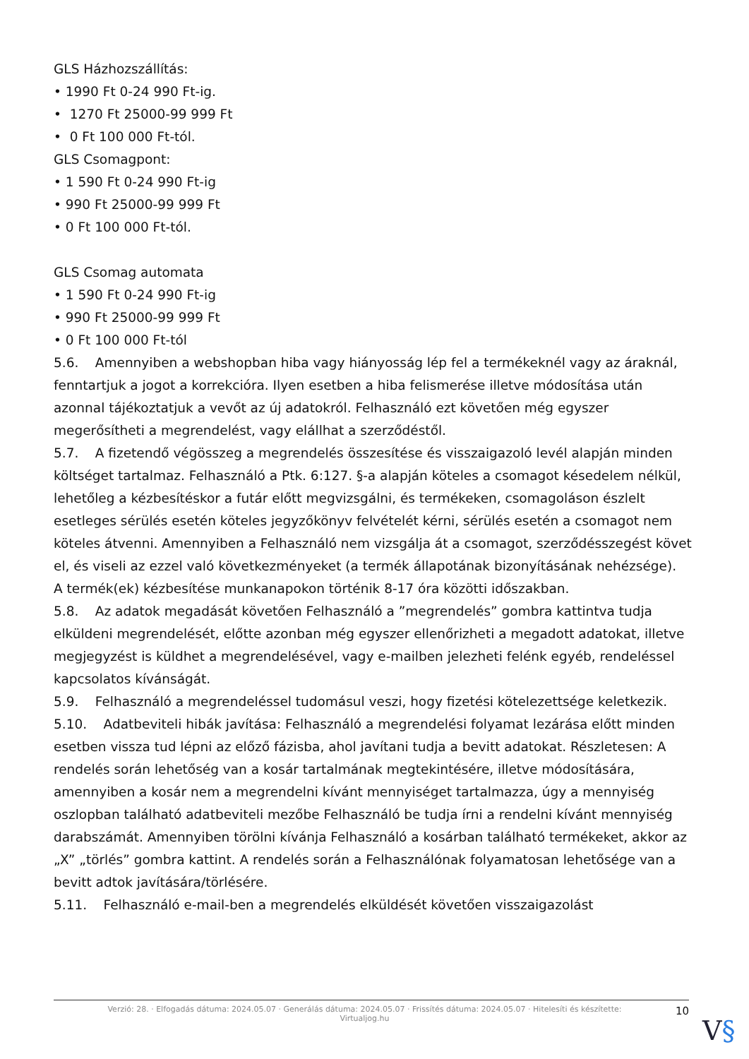GLS Házhozszállítás:
• 1990 Ft 0-24 990 Ft-ig.
• 1270 Ft 25000-99 999 Ft
• 0 Ft 100 000 Ft-tól.
GLS Csomagpont:
• 1 590 Ft 0-24 990 Ft-ig
• 990 Ft 25000-99 999 Ft
• 0 Ft 100 000 Ft-tól.
GLS Csomag automata
• 1 590 Ft 0-24 990 Ft-ig
• 990 Ft 25000-99 999 Ft
• 0 Ft 100 000 Ft-tól
5.6. Amennyiben a webshopban hiba vagy hiányosság lép fel a termékeknél vagy az áraknál, fenntartjuk a jogot a korrekcióra. Ilyen esetben a hiba felismerése illetve módosítása után azonnal tájékoztatjuk a vevőt az új adatokról. Felhasználó ezt követően még egyszer megerősítheti a megrendelést, vagy elállhat a szerződéstől.
5.7. A fizetendő végösszeg a megrendelés összesítése és visszaigazoló levél alapján minden költséget tartalmaz. Felhasználó a Ptk. 6:127. §-a alapján köteles a csomagot késedelem nélkül, lehetőleg a kézbesítéskor a futár előtt megvizsgálni, és termékeken, csomagoláson észlelt esetleges sérülés esetén köteles jegyzőkönyv felvételét kérni, sérülés esetén a csomagot nem köteles átvenni. Amennyiben a Felhasználó nem vizsgálja át a csomagot, szerződésszegést követ el, és viseli az ezzel való következményeket (a termék állapotának bizonyításának nehézsége).
A termék(ek) kézbesítése munkanapokon történik 8-17 óra közötti időszakban.
5.8. Az adatok megadását követően Felhasználó a ”megrendelés” gombra kattintva tudja elküldeni megrendelését, előtte azonban még egyszer ellenőrizheti a megadott adatokat, illetve megjegyzést is küldhet a megrendelésével, vagy e-mailben jelezheti felénk egyéb, rendeléssel kapcsolatos kívánságát.
5.9. Felhasználó a megrendeléssel tudomásul veszi, hogy fizetési kötelezettsége keletkezik.
5.10. Adatbeviteli hibák javítása: Felhasználó a megrendelési folyamat lezárása előtt minden esetben vissza tud lépni az előző fázisba, ahol javítani tudja a bevitt adatokat. Részletesen: A rendelés során lehetőség van a kosár tartalmának megtekintésére, illetve módosítására, amennyiben a kosár nem a megrendelni kívánt mennyiséget tartalmazza, úgy a mennyiség oszlopban található adatbeviteli mezőbe Felhasználó be tudja írni a rendelni kívánt mennyiség darabszámát. Amennyiben törölni kívánja Felhasználó a kosárban található termékeket, akkor az „X” „törlés” gombra kattint. A rendelés során a Felhasználónak folyamatosan lehetősége van a bevitt adtok javítására/törlésére.
5.11. Felhasználó e-mail-ben a megrendelés elküldését követően visszaigazolást
Verzió: 28. · Elfogadás dátuma: 2024.05.07 · Generálás dátuma: 2024.05.07 · Frissítés dátuma: 2024.05.07 · Hitelesíti és készítette: Virtualjog.hu
10
V§